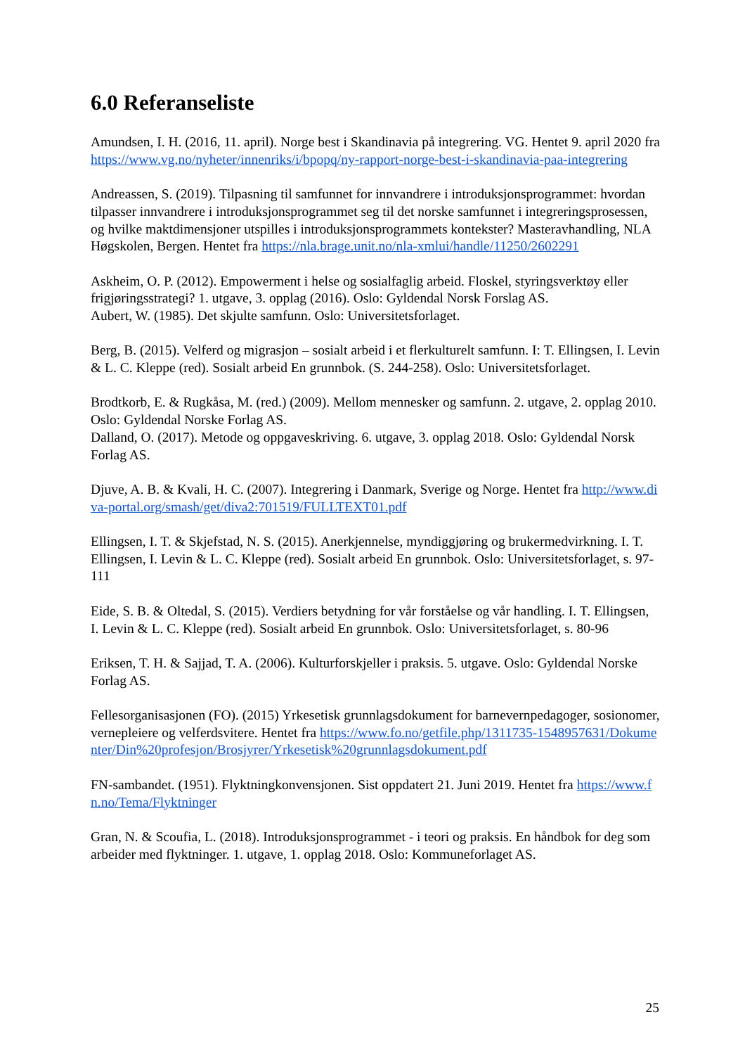6.0 Referanseliste
Amundsen, I. H. (2016, 11. april). Norge best i Skandinavia på integrering. VG. Hentet 9. april 2020 fra https://www.vg.no/nyheter/innenriks/i/bpopq/ny-rapport-norge-best-i-skandinavia-paa-integrering
Andreassen, S. (2019). Tilpasning til samfunnet for innvandrere i introduksjonsprogrammet: hvordan tilpasser innvandrere i introduksjonsprogrammet seg til det norske samfunnet i integreringsprosessen, og hvilke maktdimensjoner utspilles i introduksjonsprogrammets kontekster? Masteravhandling, NLA Høgskolen, Bergen. Hentet fra https://nla.brage.unit.no/nla-xmlui/handle/11250/2602291
Askheim, O. P. (2012). Empowerment i helse og sosialfaglig arbeid. Floskel, styringsverktøy eller frigjøringsstrategi? 1. utgave, 3. opplag (2016). Oslo: Gyldendal Norsk Forslag AS.
Aubert, W. (1985). Det skjulte samfunn. Oslo: Universitetsforlaget.
Berg, B. (2015). Velferd og migrasjon – sosialt arbeid i et flerkulturelt samfunn. I: T. Ellingsen, I. Levin & L. C. Kleppe (red). Sosialt arbeid En grunnbok. (S. 244-258). Oslo: Universitetsforlaget.
Brodtkorb, E. & Rugkåsa, M. (red.) (2009). Mellom mennesker og samfunn. 2. utgave, 2. opplag 2010. Oslo: Gyldendal Norske Forlag AS.
Dalland, O. (2017). Metode og oppgaveskriving. 6. utgave, 3. opplag 2018. Oslo: Gyldendal Norsk Forlag AS.
Djuve, A. B. & Kvali, H. C. (2007). Integrering i Danmark, Sverige og Norge. Hentet fra http://www.diva-portal.org/smash/get/diva2:701519/FULLTEXT01.pdf
Ellingsen, I. T. & Skjefstad, N. S. (2015). Anerkjennelse, myndiggjøring og brukermedvirkning. I. T. Ellingsen, I. Levin & L. C. Kleppe (red). Sosialt arbeid En grunnbok. Oslo: Universitetsforlaget, s. 97-111
Eide, S. B. & Oltedal, S. (2015). Verdiers betydning for vår forståelse og vår handling. I. T. Ellingsen, I. Levin & L. C. Kleppe (red). Sosialt arbeid En grunnbok. Oslo: Universitetsforlaget, s. 80-96
Eriksen, T. H. & Sajjad, T. A. (2006). Kulturforskjeller i praksis. 5. utgave. Oslo: Gyldendal Norske Forlag AS.
Fellesorganisasjonen (FO). (2015) Yrkesetisk grunnlagsdokument for barnevernpedagoger, sosionomer, vernepleiere og velferdsvitere. Hentet fra https://www.fo.no/getfile.php/1311735-1548957631/Dokumenter/Din%20profesjon/Brosjyrer/Yrkesetisk%20grunnlagsdokument.pdf
FN-sambandet. (1951). Flyktningkonvensjonen. Sist oppdatert 21. Juni 2019. Hentet fra https://www.fn.no/Tema/Flyktninger
Gran, N. & Scoufia, L. (2018). Introduksjonsprogrammet - i teori og praksis. En håndbok for deg som arbeider med flyktninger. 1. utgave, 1. opplag 2018. Oslo: Kommuneforlaget AS.
25